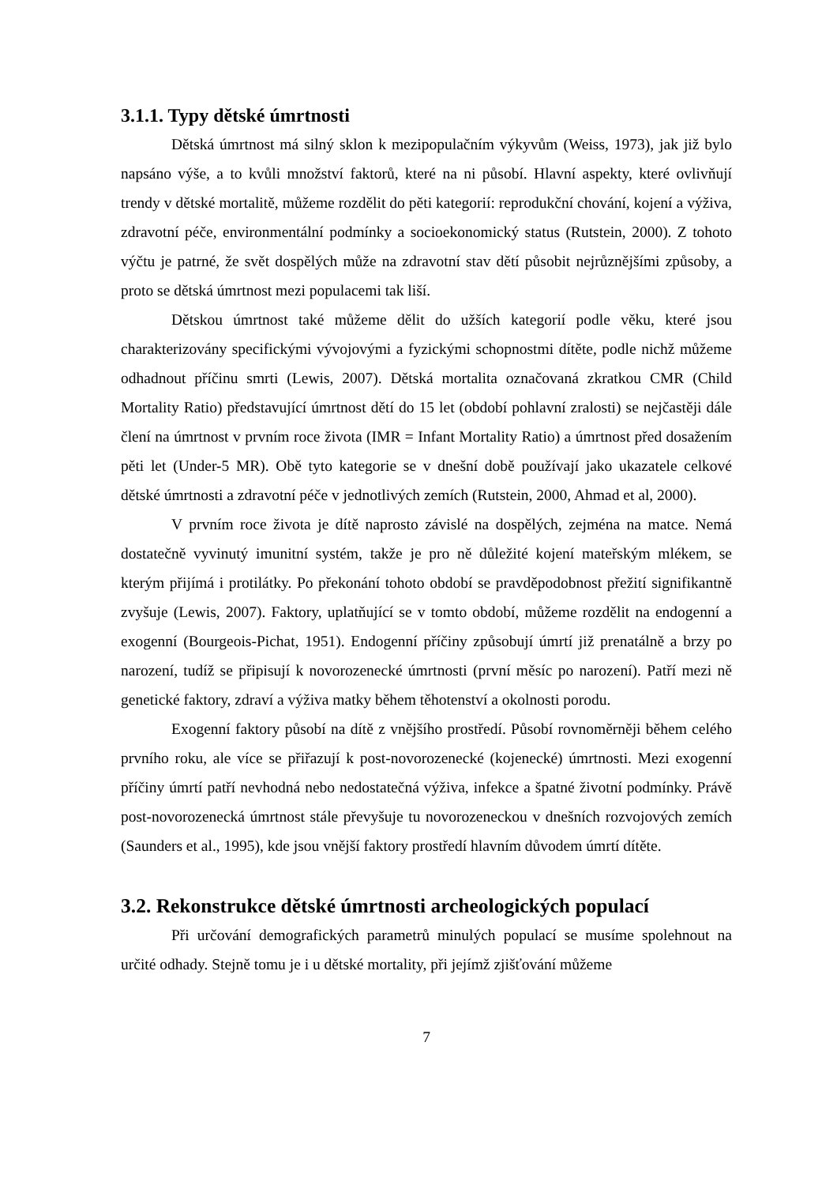3.1.1. Typy dětské úmrtnosti
Dětská úmrtnost má silný sklon k mezipopulačním výkyvům (Weiss, 1973), jak již bylo napsáno výše, a to kvůli množství faktorů, které na ni působí. Hlavní aspekty, které ovlivňují trendy v dětské mortalitě, můžeme rozdělit do pěti kategorií: reprodukční chování, kojení a výživa, zdravotní péče, environmentální podmínky a socioekonomický status (Rutstein, 2000). Z tohoto výčtu je patrné, že svět dospělých může na zdravotní stav dětí působit nejrůznějšími způsoby, a proto se dětská úmrtnost mezi populacemi tak liší.
Dětskou úmrtnost také můžeme dělit do užších kategorií podle věku, které jsou charakterizovány specifickými vývojovými a fyzickými schopnostmi dítěte, podle nichž můžeme odhadnout příčinu smrti (Lewis, 2007). Dětská mortalita označovaná zkratkou CMR (Child Mortality Ratio) představující úmrtnost dětí do 15 let (období pohlavní zralosti) se nejčastěji dále člení na úmrtnost v prvním roce života (IMR = Infant Mortality Ratio) a úmrtnost před dosažením pěti let (Under-5 MR). Obě tyto kategorie se v dnešní době používají jako ukazatele celkové dětské úmrtnosti a zdravotní péče v jednotlivých zemích (Rutstein, 2000, Ahmad et al, 2000).
V prvním roce života je dítě naprosto závislé na dospělých, zejména na matce. Nemá dostatečně vyvinutý imunitní systém, takže je pro ně důležité kojení mateřským mlékem, se kterým přijímá i protilátky. Po překonání tohoto období se pravděpodobnost přežití signifikantně zvyšuje (Lewis, 2007). Faktory, uplatňující se v tomto období, můžeme rozdělit na endogenní a exogenní (Bourgeois-Pichat, 1951). Endogenní příčiny způsobují úmrtí již prenatálně a brzy po narození, tudíž se připisují k novorozenecké úmrtnosti (první měsíc po narození). Patří mezi ně genetické faktory, zdraví a výživa matky během těhotenství a okolnosti porodu.
Exogenní faktory působí na dítě z vnějšího prostředí. Působí rovnoměrněji během celého prvního roku, ale více se přiřazují k post-novorozenecké (kojenecké) úmrtnosti. Mezi exogenní příčiny úmrtí patří nevhodná nebo nedostatečná výživa, infekce a špatné životní podmínky. Právě post-novorozenecká úmrtnost stále převyšuje tu novorozeneckou v dnešních rozvojových zemích (Saunders et al., 1995), kde jsou vnější faktory prostředí hlavním důvodem úmrtí dítěte.
3.2. Rekonstrukce dětské úmrtnosti archeologických populací
Při určování demografických parametrů minulých populací se musíme spolehnout na určité odhady. Stejně tomu je i u dětské mortality, při jejímž zjišťování můžeme
7